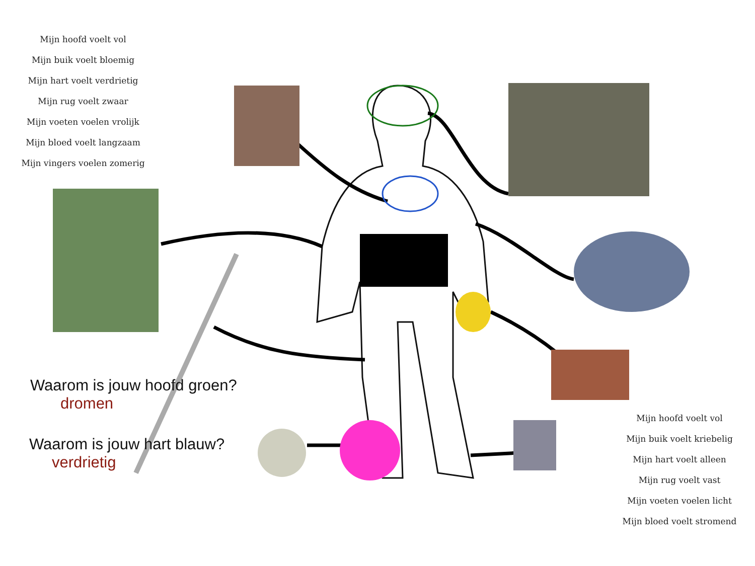Mijn hoofd voelt vol
Mijn buik voelt bloemig
Mijn hart voelt verdrietig
Mijn rug voelt zwaar
Mijn voeten voelen vrolijk
Mijn bloed voelt langzaam
Mijn vingers voelen zomerig
Mijn hoofd voelt vol
Mijn buik voelt kriebelig
Mijn hart voelt alleen
Mijn rug voelt vast
Mijn voeten voelen licht
Mijn bloed voelt stromend
Waarom is jouw hoofd groen?
dromen
Waarom is jouw hart blauw?
verdrietig